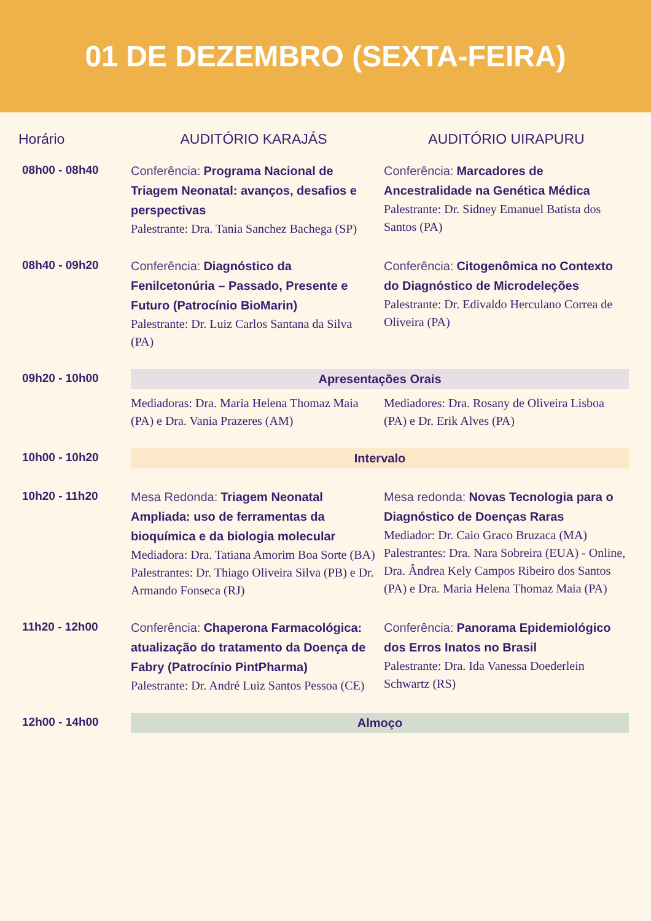01 DE DEZEMBRO (SEXTA-FEIRA)
| Horário | AUDITÓRIO KARAJÁS | AUDITÓRIO UIRAPURU |
| --- | --- | --- |
| 08h00 - 08h40 | Conferência: Programa Nacional de Triagem Neonatal: avanços, desafios e perspectivas Palestrante: Dra. Tania Sanchez Bachega (SP) | Conferência: Marcadores de Ancestralidade na Genética Médica Palestrante: Dr. Sidney Emanuel Batista dos Santos (PA) |
| 08h40 - 09h20 | Conferência: Diagnóstico da Fenilcetonúria – Passado, Presente e Futuro (Patrocínio BioMarin) Palestrante: Dr. Luiz Carlos Santana da Silva (PA) | Conferência: Citogenômica no Contexto do Diagnóstico de Microdeleções Palestrante: Dr. Edivaldo Herculano Correa de Oliveira (PA) |
| 09h20 - 10h00 | Apresentações Orais | |
| | Mediadoras: Dra. Maria Helena Thomaz Maia (PA) e Dra. Vania Prazeres (AM) | Mediadores: Dra. Rosany de Oliveira Lisboa (PA) e Dr. Erik Alves (PA) |
| 10h00 - 10h20 | Intervalo | |
| 10h20 - 11h20 | Mesa Redonda: Triagem Neonatal Ampliada: uso de ferramentas da bioquímica e da biologia molecular Mediadora: Dra. Tatiana Amorim Boa Sorte (BA) Palestrantes: Dr. Thiago Oliveira Silva (PB) e Dr. Armando Fonseca (RJ) | Mesa redonda: Novas Tecnologia para o Diagnóstico de Doenças Raras Mediador: Dr. Caio Graco Bruzaca (MA) Palestrantes: Dra. Nara Sobreira (EUA) - Online, Dra. Ândrea Kely Campos Ribeiro dos Santos (PA) e Dra. Maria Helena Thomaz Maia (PA) |
| 11h20 - 12h00 | Conferência: Chaperona Farmacológica: atualização do tratamento da Doença de Fabry (Patrocínio PintPharma) Palestrante: Dr. André Luiz Santos Pessoa (CE) | Conferência: Panorama Epidemiológico dos Erros Inatos no Brasil Palestrante: Dra. Ida Vanessa Doederlein Schwartz (RS) |
| 12h00 - 14h00 | Almoço | |